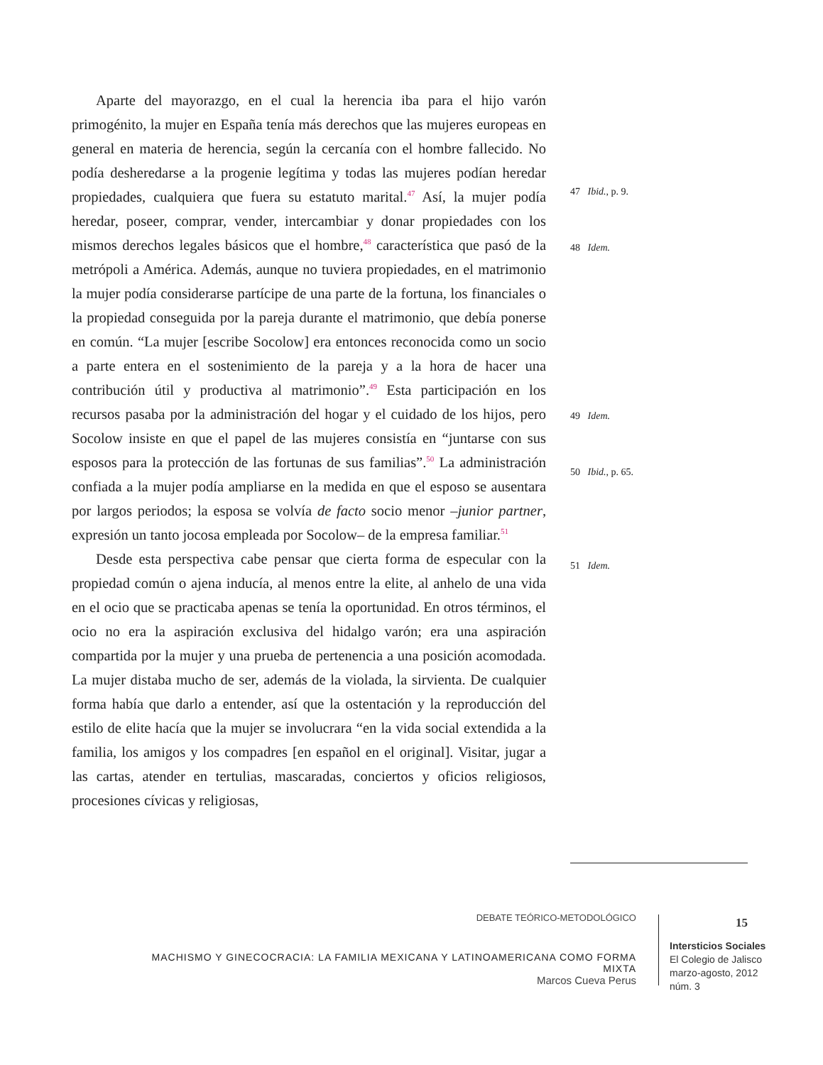Aparte del mayorazgo, en el cual la herencia iba para el hijo varón primogénito, la mujer en España tenía más derechos que las mujeres europeas en general en materia de herencia, según la cercanía con el hombre fallecido. No podía desheredarse a la progenie legítima y todas las mujeres podían heredar propiedades, cualquiera que fuera su estatuto marital.<sup>47</sup> Así, la mujer podía heredar, poseer, comprar, vender, intercambiar y donar propiedades con los mismos derechos legales básicos que el hombre,<sup>48</sup> característica que pasó de la metrópoli a América. Además, aunque no tuviera propiedades, en el matrimonio la mujer podía considerarse partícipe de una parte de la fortuna, los financiales o la propiedad conseguida por la pareja durante el matrimonio, que debía ponerse en común. “La mujer [escribe Socolow] era entonces reconocida como un socio a parte entera en el sostenimiento de la pareja y a la hora de hacer una contribución útil y productiva al matrimonio”.<sup>49</sup> Esta participación en los recursos pasaba por la administración del hogar y el cuidado de los hijos, pero Socolow insiste en que el papel de las mujeres consistía en “juntarse con sus esposos para la protección de las fortunas de sus familias”.<sup>50</sup> La administración confiada a la mujer podía ampliarse en la medida en que el esposo se ausentara por largos periodos; la esposa se volvía de facto socio menor –junior partner, expresión un tanto jocosa empleada por Socolow– de la empresa familiar.<sup>51</sup>
Desde esta perspectiva cabe pensar que cierta forma de especular con la propiedad común o ajena inducía, al menos entre la elite, al anhelo de una vida en el ocio que se practicaba apenas se tenía la oportunidad. En otros términos, el ocio no era la aspiración exclusiva del hidalgo varón; era una aspiración compartida por la mujer y una prueba de pertenencia a una posición acomodada. La mujer distaba mucho de ser, además de la violada, la sirvienta. De cualquier forma había que darlo a entender, así que la ostentación y la reproducción del estilo de elite hacía que la mujer se involucrara “en la vida social extendida a la familia, los amigos y los compadres [en español en el original]. Visitar, jugar a las cartas, atender en tertulias, mascaradas, conciertos y oficios religiosos, procesiones cívicas y religiosas,
47 Ibid., p. 9.
48 Idem.
49 Idem.
50 Ibid., p. 65.
51 Idem.
DEBATE TEÓRICO-METODOLÓGICO
MACHISMO Y GINECOCRACIA: LA FAMILIA MEXICANA Y LATINOAMERICANA COMO FORMA MIXTA
Marcos Cueva Perus
15
Intersticios Sociales
El Colegio de Jalisco
marzo-agosto, 2012
núm. 3